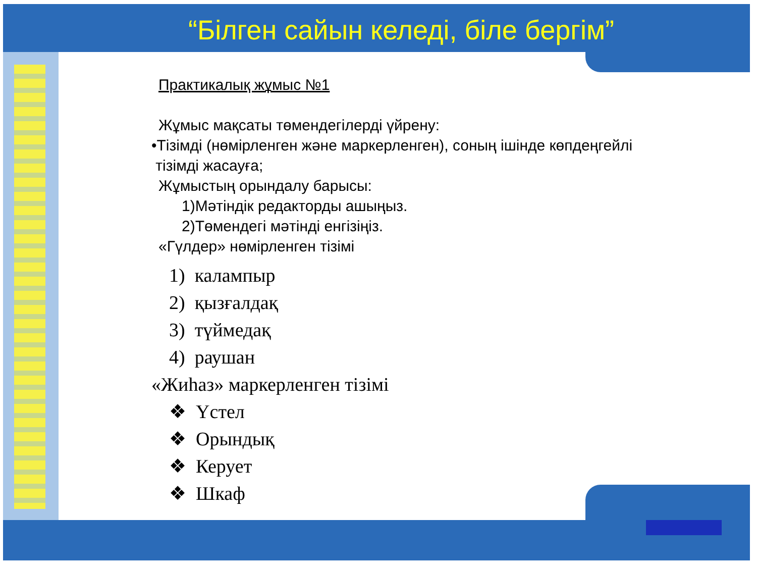“Білген сайын келеді, біле бергім”
Практикалық жұмыс №1
Жұмыс мақсаты төмендегілерді үйрену:
•Тізімді (нөмірленген және маркерленген), соның ішінде көпдеңгейлі
тізімді жасауға;
Жұмыстың орындалу барысы:
1)Мәтіндік редакторды ашыңыз.
2)Төмендегі мәтінді енгізіңіз.
«Гүлдер» нөмірленген тізімі
1) калампыр
2) қызғалдақ
3) түймедақ
4) раушан
«Жиһаз» маркерленген тізімі
❖ Үстел
❖ Орындық
❖ Керует
❖ Шкаф